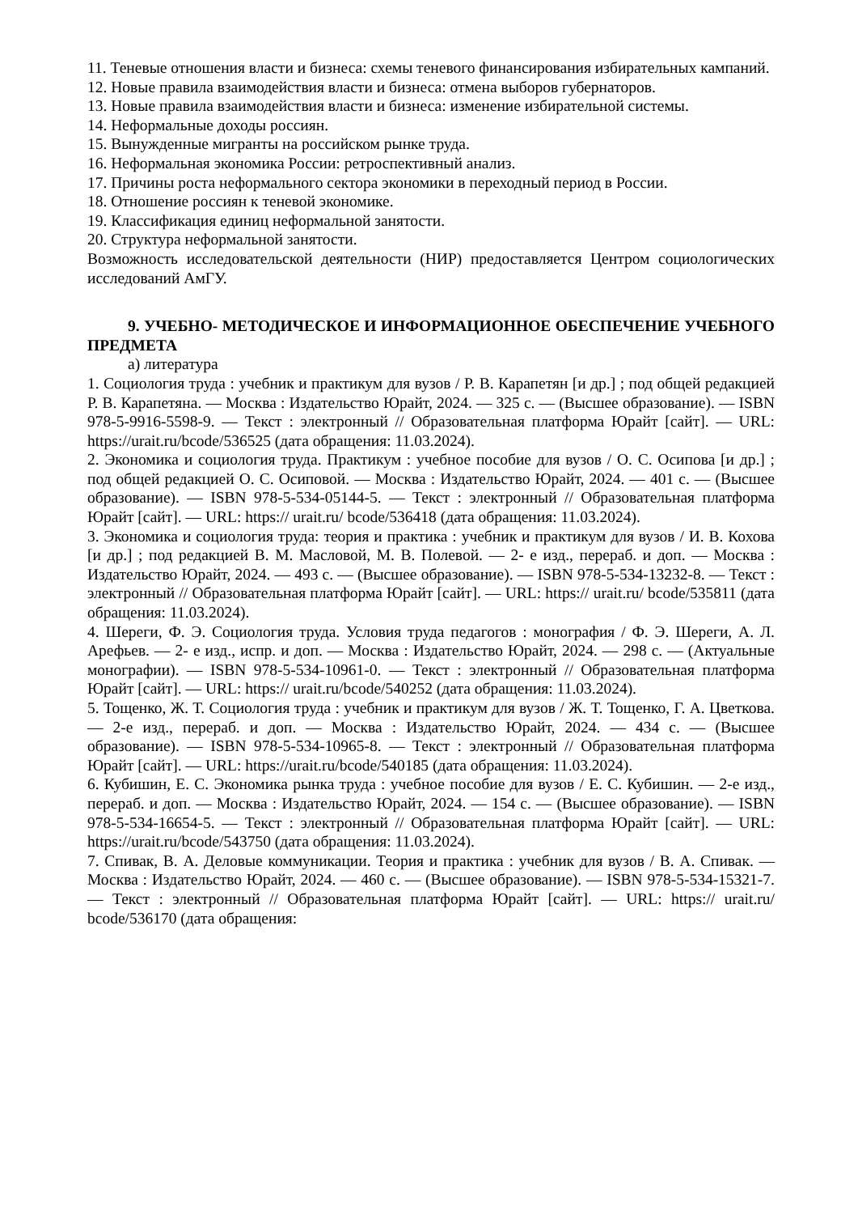11. Теневые отношения власти и бизнеса: схемы теневого финансирования избирательных кампаний.
12. Новые правила взаимодействия власти и бизнеса: отмена выборов губернаторов.
13. Новые правила взаимодействия власти и бизнеса: изменение избирательной системы.
14. Неформальные доходы россиян.
15. Вынужденные мигранты на российском рынке труда.
16. Неформальная экономика России: ретроспективный анализ.
17. Причины роста неформального сектора экономики в переходный период в России.
18. Отношение россиян к теневой экономике.
19. Классификация единиц неформальной занятости.
20. Структура неформальной занятости.
Возможность исследовательской деятельности (НИР) предоставляется Центром социологических исследований АмГУ.
9. УЧЕБНО- МЕТОДИЧЕСКОЕ И ИНФОРМАЦИОННОЕ ОБЕСПЕЧЕНИЕ УЧЕБНОГО ПРЕДМЕТА
а) литература
1. Социология труда : учебник и практикум для вузов / Р. В. Карапетян [и др.] ; под общей редакцией Р. В. Карапетяна. — Москва : Издательство Юрайт, 2024. — 325 с. — (Высшее образование). — ISBN 978-5-9916-5598-9. — Текст : электронный // Образовательная платформа Юрайт [сайт]. — URL: https://urait.ru/bcode/536525 (дата обращения: 11.03.2024).
2. Экономика и социология труда. Практикум : учебное пособие для вузов / О. С. Осипова [и др.] ; под общей редакцией О. С. Осиповой. — Москва : Издательство Юрайт, 2024. — 401 с. — (Высшее образование). — ISBN 978-5-534-05144-5. — Текст : электронный // Образовательная платформа Юрайт [сайт]. — URL: https:// urait.ru/ bcode/536418 (дата обращения: 11.03.2024).
3. Экономика и социология труда: теория и практика : учебник и практикум для вузов / И. В. Кохова [и др.] ; под редакцией В. М. Масловой, М. В. Полевой. — 2- е изд., перераб. и доп. — Москва : Издательство Юрайт, 2024. — 493 с. — (Высшее образование). — ISBN 978-5-534-13232-8. — Текст : электронный // Образовательная платформа Юрайт [сайт]. — URL: https:// urait.ru/ bcode/535811 (дата обращения: 11.03.2024).
4. Шереги, Ф. Э. Социология труда. Условия труда педагогов : монография / Ф. Э. Шереги, А. Л. Арефьев. — 2- е изд., испр. и доп. — Москва : Издательство Юрайт, 2024. — 298 с. — (Актуальные монографии). — ISBN 978-5-534-10961-0. — Текст : электронный // Образовательная платформа Юрайт [сайт]. — URL: https:// urait.ru/bcode/540252 (дата обращения: 11.03.2024).
5. Тощенко, Ж. Т. Социология труда : учебник и практикум для вузов / Ж. Т. Тощенко, Г. А. Цветкова. — 2-е изд., перераб. и доп. — Москва : Издательство Юрайт, 2024. — 434 с. — (Высшее образование). — ISBN 978-5-534-10965-8. — Текст : электронный // Образовательная платформа Юрайт [сайт]. — URL: https://urait.ru/bcode/540185 (дата обращения: 11.03.2024).
6. Кубишин, Е. С. Экономика рынка труда : учебное пособие для вузов / Е. С. Кубишин. — 2-е изд., перераб. и доп. — Москва : Издательство Юрайт, 2024. — 154 с. — (Высшее образование). — ISBN 978-5-534-16654-5. — Текст : электронный // Образовательная платформа Юрайт [сайт]. — URL: https://urait.ru/bcode/543750 (дата обращения: 11.03.2024).
7. Спивак, В. А. Деловые коммуникации. Теория и практика : учебник для вузов / В. А. Спивак. — Москва : Издательство Юрайт, 2024. — 460 с. — (Высшее образование). — ISBN 978-5-534-15321-7. — Текст : электронный // Образовательная платформа Юрайт [сайт]. — URL: https:// urait.ru/ bcode/536170 (дата обращения: